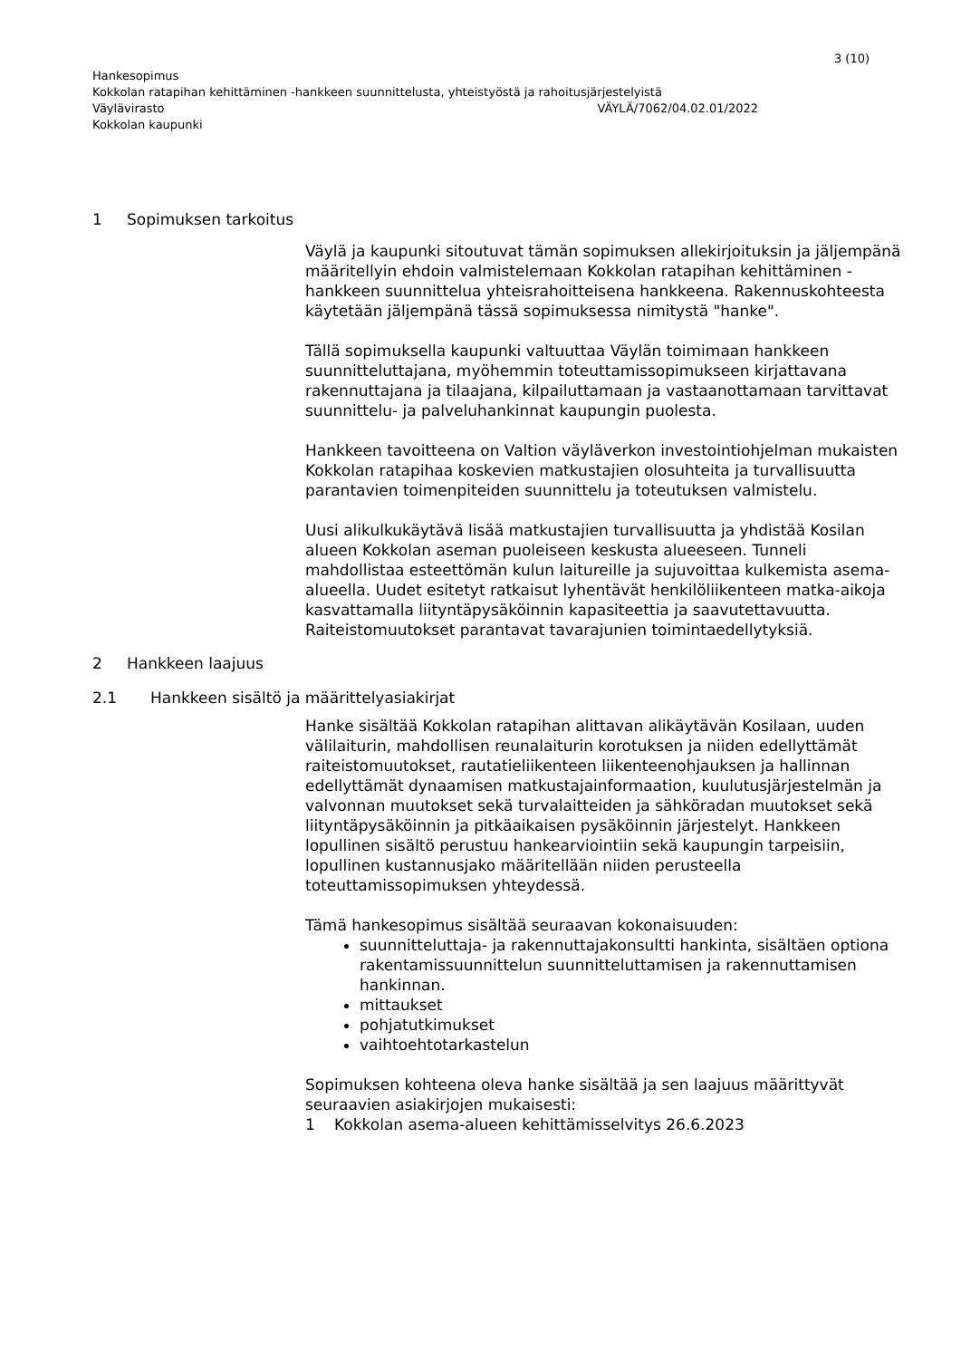3 (10)
Hankesopimus
Kokkolan ratapihan kehittäminen -hankkeen suunnittelusta, yhteistyöstä ja rahoitusjärjestelyistä
Väylävirasto VÄYLÄ/7062/04.02.01/2022
Kokkolan kaupunki
1 Sopimuksen tarkoitus
Väylä ja kaupunki sitoutuvat tämän sopimuksen allekirjoituksin ja jäljempänä määritellyin ehdoin valmistelemaan Kokkolan ratapihan kehittäminen -hankkeen suunnittelua yhteisrahoitteisena hankkeena. Rakennuskohteesta käytetään jäljempänä tässä sopimuksessa nimitystä "hanke".
Tällä sopimuksella kaupunki valtuuttaa Väylän toimimaan hankkeen suunnitteluttajana, myöhemmin toteuttamissopimukseen kirjattavana rakennuttajana ja tilaajana, kilpailuttamaan ja vastaanottamaan tarvittavat suunnittelu- ja palveluhankinnat kaupungin puolesta.
Hankkeen tavoitteena on Valtion väyläverkon investointiohjelman mukaisten Kokkolan ratapihaa koskevien matkustajien olosuhteita ja turvallisuutta parantavien toimenpiteiden suunnittelu ja toteutuksen valmistelu.
Uusi alikulkukäytävä lisää matkustajien turvallisuutta ja yhdistää Kosilan alueen Kokkolan aseman puoleiseen keskusta alueeseen. Tunneli mahdollistaa esteettömän kulun laitureille ja sujuvoittaa kulkemista asema-alueella. Uudet esitetyt ratkaisut lyhentävät henkilöliikenteen matka-aikoja kasvattamalla liityntäpysäköinnin kapasiteettia ja saavutettavuutta. Raiteistomuutokset parantavat tavarajunien toimintaedellytyksiä.
2 Hankkeen laajuus
2.1 Hankkeen sisältö ja määrittelyasiakirjat
Hanke sisältää Kokkolan ratapihan alittavan alikäytävän Kosilaan, uuden välilaiturin, mahdollisen reunalaiturin korotuksen ja niiden edellyttämät raiteistomuutokset, rautatieliikenteen liikenteenohjauksen ja hallinnan edellyttämät dynaamisen matkustajainformaation, kuulutusjärjestelmän ja valvonnan muutokset sekä turvalaitteiden ja sähköradan muutokset sekä liityntäpysäköinnin ja pitkäaikaisen pysäköinnin järjestelyt. Hankkeen lopullinen sisältö perustuu hankearviointiin sekä kaupungin tarpeisiin, lopullinen kustannusjako määritellään niiden perusteella toteuttamissopimuksen yhteydessä.
Tämä hankesopimus sisältää seuraavan kokonaisuuden:
suunnitteluttaja- ja rakennuttajakonsultti hankinta, sisältäen optiona rakentamissuunnittelun suunnitteluttamisen ja rakennuttamisen hankinnan.
mittaukset
pohjatutkimukset
vaihtoehtotarkastelun
Sopimuksen kohteena oleva hanke sisältää ja sen laajuus määrittyvät seuraavien asiakirjojen mukaisesti:
1 Kokkolan asema-alueen kehittämisselvitys 26.6.2023